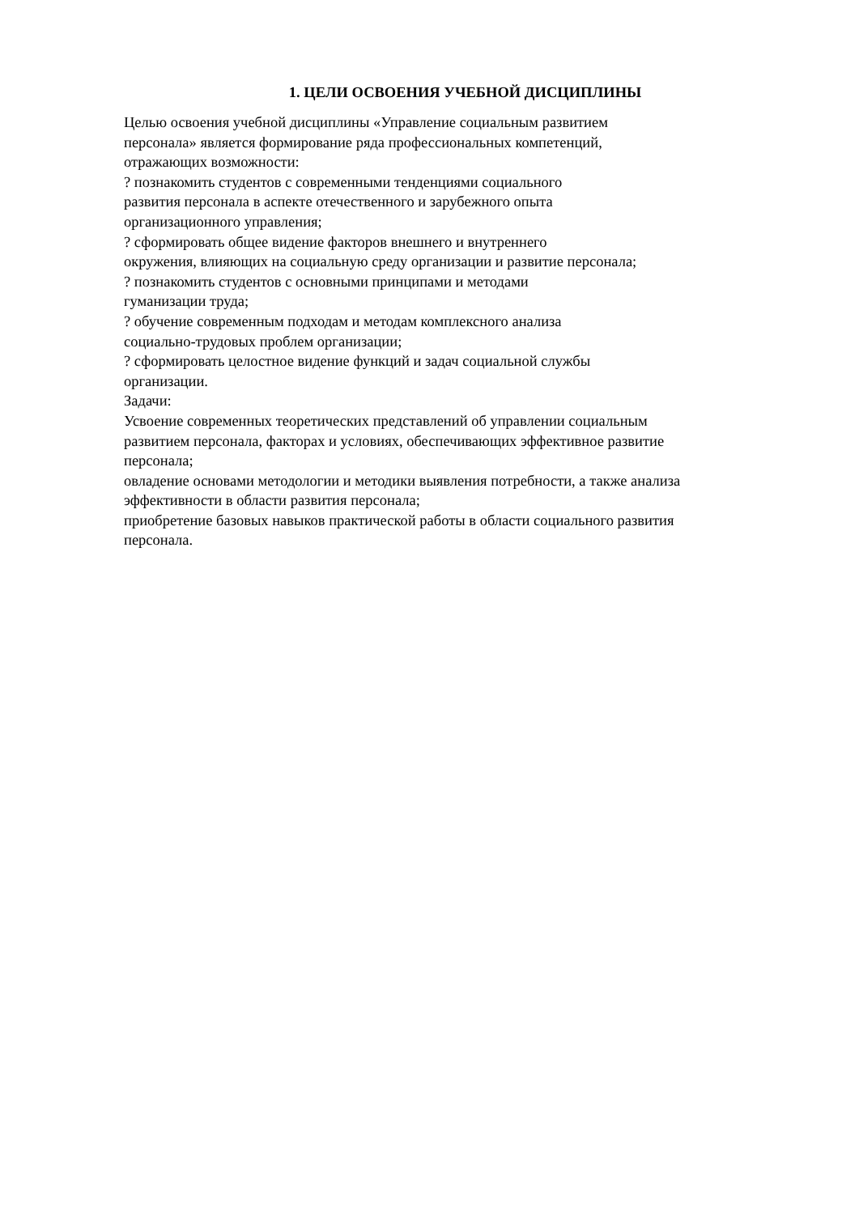1. ЦЕЛИ ОСВОЕНИЯ УЧЕБНОЙ ДИСЦИПЛИНЫ
Целью освоения учебной дисциплины «Управление социальным развитием
персонала» является формирование ряда профессиональных компетенций,
отражающих возможности:
? познакомить студентов с современными тенденциями социального
развития персонала в аспекте отечественного и зарубежного опыта
организационного управления;
? сформировать общее видение факторов внешнего и внутреннего
окружения, влияющих на социальную среду организации и развитие персонала;
? познакомить студентов с основными принципами и методами
гуманизации труда;
? обучение современным подходам и методам комплексного анализа
социально-трудовых проблем организации;
? сформировать целостное видение функций и задач социальной службы
организации.
Задачи:
Усвоение современных теоретических представлений об управлении социальным
развитием персонала, факторах и условиях, обеспечивающих эффективное развитие
персонала;
овладение основами методологии и методики выявления потребности, а также анализа
эффективности в области развития персонала;
приобретение базовых навыков практической работы в области социального развития
персонала.